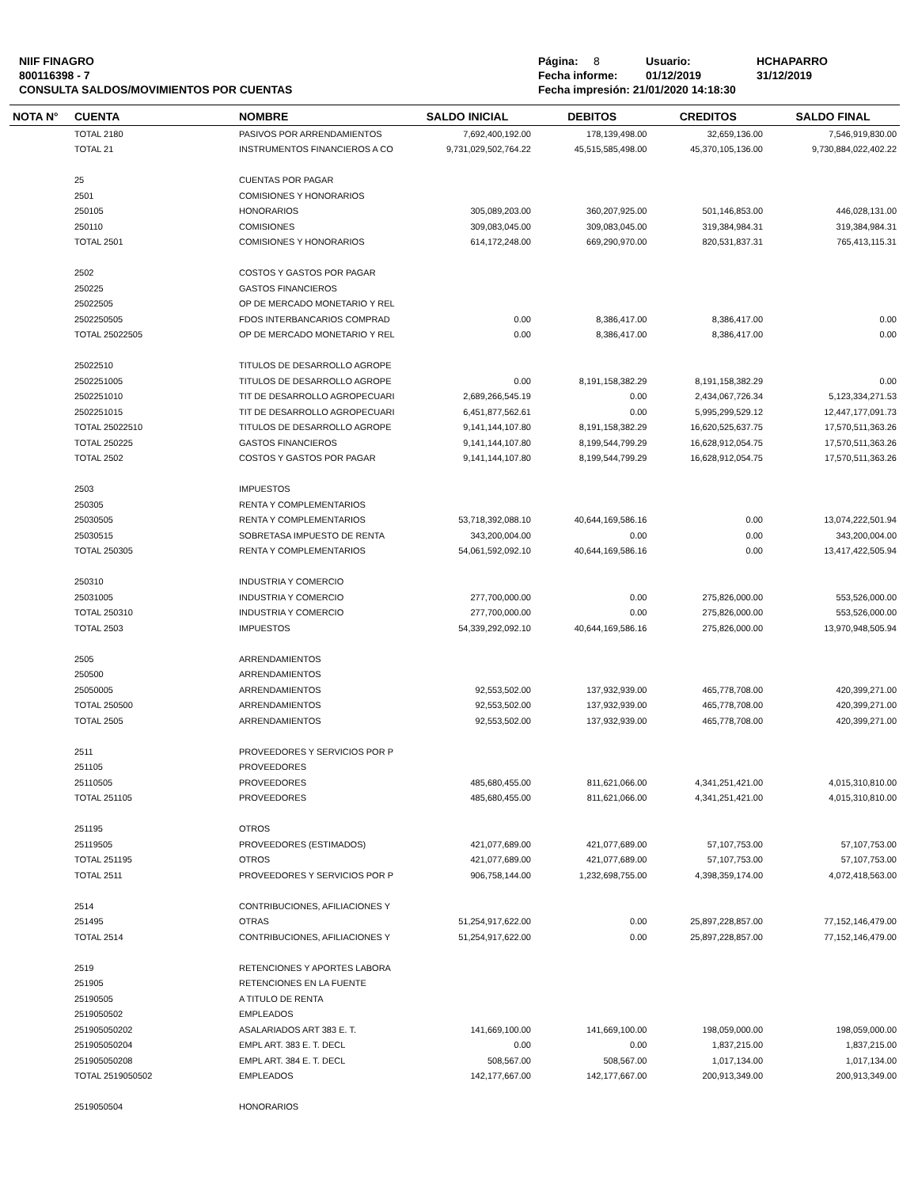NIIF FINAGRO
800116398 - 7
CONSULTA SALDOS/MOVIMIENTOS POR CUENTAS
Página: 8 Usuario: HCHAPARRO
Fecha informe: 01/12/2019 31/12/2019
Fecha impresión: 21/01/2020 14:18:30
| NOTA N° | CUENTA | NOMBRE | SALDO INICIAL | DEBITOS | CREDITOS | SALDO FINAL |
| --- | --- | --- | --- | --- | --- | --- |
| | TOTAL 2180 | PASIVOS POR ARRENDAMIENTOS | 7,692,400,192.00 | 178,139,498.00 | 32,659,136.00 | 7,546,919,830.00 |
| | TOTAL 21 | INSTRUMENTOS FINANCIEROS A CO | 9,731,029,502,764.22 | 45,515,585,498.00 | 45,370,105,136.00 | 9,730,884,022,402.22 |
| | 25 | CUENTAS POR PAGAR | | | | |
| | 2501 | COMISIONES Y HONORARIOS | | | | |
| | 250105 | HONORARIOS | 305,089,203.00 | 360,207,925.00 | 501,146,853.00 | 446,028,131.00 |
| | 250110 | COMISIONES | 309,083,045.00 | 309,083,045.00 | 319,384,984.31 | 319,384,984.31 |
| | TOTAL 2501 | COMISIONES Y HONORARIOS | 614,172,248.00 | 669,290,970.00 | 820,531,837.31 | 765,413,115.31 |
| | 2502 | COSTOS Y GASTOS POR PAGAR | | | | |
| | 250225 | GASTOS FINANCIEROS | | | | |
| | 25022505 | OP DE MERCADO MONETARIO Y REL | | | | |
| | 2502250505 | FDOS INTERBANCARIOS COMPRAD | 0.00 | 8,386,417.00 | 8,386,417.00 | 0.00 |
| | TOTAL 25022505 | OP DE MERCADO MONETARIO Y REL | 0.00 | 8,386,417.00 | 8,386,417.00 | 0.00 |
| | 25022510 | TITULOS DE DESARROLLO AGROPE | | | | |
| | 2502251005 | TITULOS DE DESARROLLO AGROPE | 0.00 | 8,191,158,382.29 | 8,191,158,382.29 | 0.00 |
| | 2502251010 | TIT DE DESARROLLO AGROPECUARI | 2,689,266,545.19 | 0.00 | 2,434,067,726.34 | 5,123,334,271.53 |
| | 2502251015 | TIT DE DESARROLLO AGROPECUARI | 6,451,877,562.61 | 0.00 | 5,995,299,529.12 | 12,447,177,091.73 |
| | TOTAL 25022510 | TITULOS DE DESARROLLO AGROPE | 9,141,144,107.80 | 8,191,158,382.29 | 16,620,525,637.75 | 17,570,511,363.26 |
| | TOTAL 250225 | GASTOS FINANCIEROS | 9,141,144,107.80 | 8,199,544,799.29 | 16,628,912,054.75 | 17,570,511,363.26 |
| | TOTAL 2502 | COSTOS Y GASTOS POR PAGAR | 9,141,144,107.80 | 8,199,544,799.29 | 16,628,912,054.75 | 17,570,511,363.26 |
| | 2503 | IMPUESTOS | | | | |
| | 250305 | RENTA Y COMPLEMENTARIOS | | | | |
| | 25030505 | RENTA Y COMPLEMENTARIOS | 53,718,392,088.10 | 40,644,169,586.16 | 0.00 | 13,074,222,501.94 |
| | 25030515 | SOBRETASA IMPUESTO DE RENTA | 343,200,004.00 | 0.00 | 0.00 | 343,200,004.00 |
| | TOTAL 250305 | RENTA Y COMPLEMENTARIOS | 54,061,592,092.10 | 40,644,169,586.16 | 0.00 | 13,417,422,505.94 |
| | 250310 | INDUSTRIA Y COMERCIO | | | | |
| | 25031005 | INDUSTRIA Y COMERCIO | 277,700,000.00 | 0.00 | 275,826,000.00 | 553,526,000.00 |
| | TOTAL 250310 | INDUSTRIA Y COMERCIO | 277,700,000.00 | 0.00 | 275,826,000.00 | 553,526,000.00 |
| | TOTAL 2503 | IMPUESTOS | 54,339,292,092.10 | 40,644,169,586.16 | 275,826,000.00 | 13,970,948,505.94 |
| | 2505 | ARRENDAMIENTOS | | | | |
| | 250500 | ARRENDAMIENTOS | | | | |
| | 25050005 | ARRENDAMIENTOS | 92,553,502.00 | 137,932,939.00 | 465,778,708.00 | 420,399,271.00 |
| | TOTAL 250500 | ARRENDAMIENTOS | 92,553,502.00 | 137,932,939.00 | 465,778,708.00 | 420,399,271.00 |
| | TOTAL 2505 | ARRENDAMIENTOS | 92,553,502.00 | 137,932,939.00 | 465,778,708.00 | 420,399,271.00 |
| | 2511 | PROVEEDORES Y SERVICIOS POR P | | | | |
| | 251105 | PROVEEDORES | | | | |
| | 25110505 | PROVEEDORES | 485,680,455.00 | 811,621,066.00 | 4,341,251,421.00 | 4,015,310,810.00 |
| | TOTAL 251105 | PROVEEDORES | 485,680,455.00 | 811,621,066.00 | 4,341,251,421.00 | 4,015,310,810.00 |
| | 251195 | OTROS | | | | |
| | 25119505 | PROVEEDORES (ESTIMADOS) | 421,077,689.00 | 421,077,689.00 | 57,107,753.00 | 57,107,753.00 |
| | TOTAL 251195 | OTROS | 421,077,689.00 | 421,077,689.00 | 57,107,753.00 | 57,107,753.00 |
| | TOTAL 2511 | PROVEEDORES Y SERVICIOS POR P | 906,758,144.00 | 1,232,698,755.00 | 4,398,359,174.00 | 4,072,418,563.00 |
| | 2514 | CONTRIBUCIONES, AFILIACIONES Y | | | | |
| | 251495 | OTRAS | 51,254,917,622.00 | 0.00 | 25,897,228,857.00 | 77,152,146,479.00 |
| | TOTAL 2514 | CONTRIBUCIONES, AFILIACIONES Y | 51,254,917,622.00 | 0.00 | 25,897,228,857.00 | 77,152,146,479.00 |
| | 2519 | RETENCIONES Y APORTES LABORA | | | | |
| | 251905 | RETENCIONES EN LA FUENTE | | | | |
| | 25190505 | A TITULO DE RENTA | | | | |
| | 2519050502 | EMPLEADOS | | | | |
| | 251905050202 | ASALARIADOS ART 383 E. T. | 141,669,100.00 | 141,669,100.00 | 198,059,000.00 | 198,059,000.00 |
| | 251905050204 | EMPL ART. 383 E. T. DECL | 0.00 | 0.00 | 1,837,215.00 | 1,837,215.00 |
| | 251905050208 | EMPL ART. 384 E. T. DECL | 508,567.00 | 508,567.00 | 1,017,134.00 | 1,017,134.00 |
| | TOTAL 2519050502 | EMPLEADOS | 142,177,667.00 | 142,177,667.00 | 200,913,349.00 | 200,913,349.00 |
| | 2519050504 | HONORARIOS | | | | |